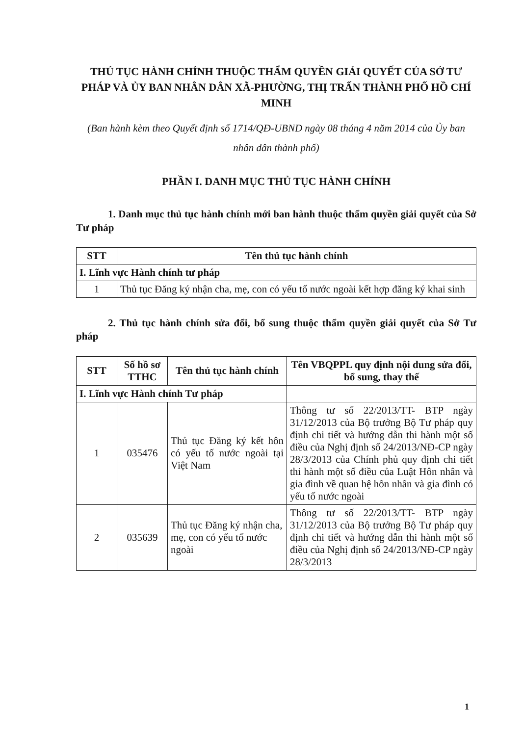THỦ TỤC HÀNH CHÍNH THUỘC THẨM QUYỀN GIẢI QUYẾT CỦA SỞ TƯ PHÁP VÀ ỦY BAN NHÂN DÂN XÃ-PHƯỜNG, THỊ TRẤN THÀNH PHỐ HỒ CHÍ MINH
(Ban hành kèm theo Quyết định số 1714/QĐ-UBND ngày 08 tháng 4 năm 2014 của Ủy ban nhân dân thành phố)
PHẦN I. DANH MỤC THỦ TỤC HÀNH CHÍNH
1. Danh mục thủ tục hành chính mới ban hành thuộc thẩm quyền giải quyết của Sở Tư pháp
| STT | Tên thủ tục hành chính |
| --- | --- |
| I. Lĩnh vực Hành chính tư pháp | |
| 1 | Thủ tục Đăng ký nhận cha, mẹ, con có yếu tố nước ngoài kết hợp đăng ký khai sinh |
2. Thủ tục hành chính sửa đổi, bổ sung thuộc thẩm quyền giải quyết của Sở Tư pháp
| STT | Số hồ sơ TTHC | Tên thủ tục hành chính | Tên VBQPPL quy định nội dung sửa đổi, bổ sung, thay thế |
| --- | --- | --- | --- |
| I. Lĩnh vực Hành chính Tư pháp | | | |
| 1 | 035476 | Thủ tục Đăng ký kết hôn có yếu tố nước ngoài tại Việt Nam | Thông tư số 22/2013/TT- BTP ngày 31/12/2013 của Bộ trưởng Bộ Tư pháp quy định chi tiết và hướng dẫn thi hành một số điều của Nghị định số 24/2013/NĐ-CP ngày 28/3/2013 của Chính phủ quy định chi tiết thi hành một số điều của Luật Hôn nhân và gia đình về quan hệ hôn nhân và gia đình có yếu tố nước ngoài |
| 2 | 035639 | Thủ tục Đăng ký nhận cha, mẹ, con có yếu tố nước ngoài | Thông tư số 22/2013/TT- BTP ngày 31/12/2013 của Bộ trưởng Bộ Tư pháp quy định chi tiết và hướng dẫn thi hành một số điều của Nghị định số 24/2013/NĐ-CP ngày 28/3/2013 |
1